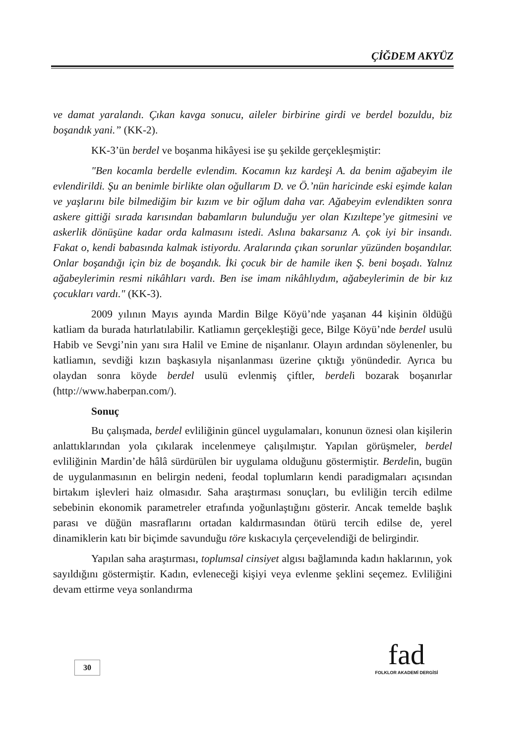ÇİĞDEM AKYÜZ
ve damat yaralandı. Çıkan kavga sonucu, aileler birbirine girdi ve berdel bozuldu, biz boşandık yani.” (KK-2).
KK-3’ün berdel ve boşanma hikâyesi ise şu şekilde gerçekleşmiştir:
"Ben kocamla berdelle evlendim. Kocamın kız kardeşi A. da benim ağabeyim ile evlendirildi. Şu an benimle birlikte olan oğullarım D. ve Ö.’nün haricinde eski eşimde kalan ve yaşlarını bile bilmediğim bir kızım ve bir oğlum daha var. Ağabeyim evlendikten sonra askere gittiği sırada karısından babamların bulunduğu yer olan Kızıltepe’ye gitmesini ve askerlik dönüşüne kadar orda kalmasını istedi. Aslına bakarsanız A. çok iyi bir insandı. Fakat o, kendi babasında kalmak istiyordu. Aralarında çıkan sorunlar yüzünden boşandılar. Onlar boşandığı için biz de boşandık. İki çocuk bir de hamile iken Ş. beni boşadı. Yalnız ağabeylerimin resmi nikâhları vardı. Ben ise imam nikâhlıydım, ağabeylerimin de bir kız çocukları vardı." (KK-3).
2009 yılının Mayıs ayında Mardin Bilge Köyü’nde yaşanan 44 kişinin öldüğü katliam da burada hatırlatılabilir. Katliamın gerçekleştiği gece, Bilge Köyü’nde berdel usulü Habib ve Sevgi’nin yanı sıra Halil ve Emine de nişanlanır. Olayın ardından söylenenler, bu katliamın, sevdiği kızın başkasıyla nişanlanması üzerine çıktığı yönündedir. Ayrıca bu olaydan sonra köyde berdel usulü evlenmiş çiftler, berdeli bozarak boşanırlar (http://www.haberpan.com/).
Sonuç
Bu çalışmada, berdel evliliğinin güncel uygulamaları, konunun öznesi olan kişilerin anlattıklarından yola çıkılarak incelenmeye çalışılmıştır. Yapılan görüşmeler, berdel evliliğinin Mardin’de hâlâ sürdürülen bir uygulama olduğunu göstermiştir. Berdelin, bugün de uygulanmasının en belirgin nedeni, feodal toplumların kendi paradigmaları açısından birtakım işlevleri haiz olmasıdır. Saha araştırması sonuçları, bu evliliğin tercih edilme sebebinin ekonomik parametreler etrafında yoğunlaştığını gösterir. Ancak temelde başlık parası ve düğün masraflarını ortadan kaldırmasından ötürü tercih edilse de, yerel dinamiklerin katı bir biçimde savunduğu töre kıskacıyla çerçevelendiği de belirgindir.
Yapılan saha araştırması, toplumsal cinsiyet algısı bağlamında kadın haklarının, yok sayıldığını göstermiştir. Kadın, evleneceği kişiyi veya evlenme şeklini seçemez. Evliliğini devam ettirme veya sonlandırma
30
fad
FOLKLOR AKADEMİ DERGİSİ